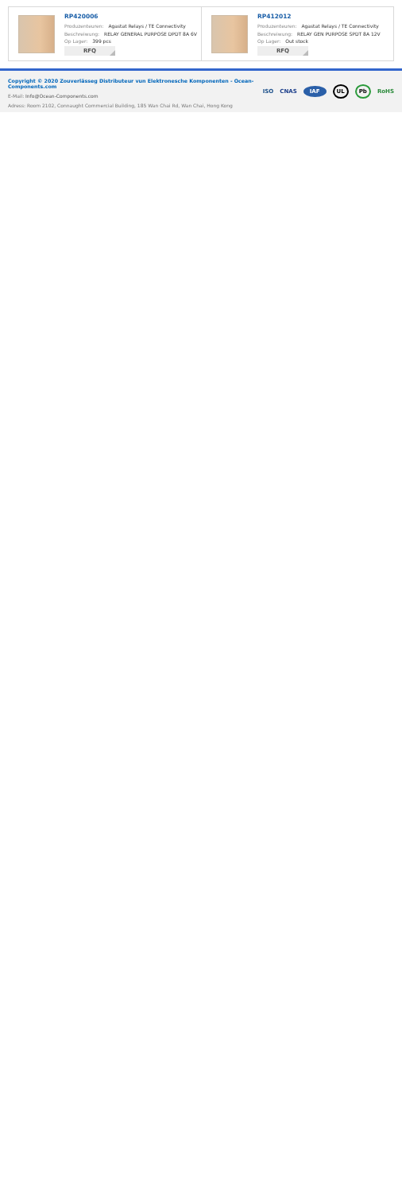RP420006
Produzenteuren: Agastat Relays / TE Connectivity
Beschreiwung: RELAY GENERAL PURPOSE DPDT 8A 6V
Op Lager: 399 pcs
RFQ
RP412012
Produzenteuren: Agastat Relays / TE Connectivity
Beschreiwung: RELAY GEN PURPOSE SPDT 8A 12V
Op Lager: Out stock
RFQ
Copyright © 2020 Zouverlässeg Distributeur vun Elektronesche Komponenten - Ocean-Components.com
E-Mail: Info@Ocean-Components.com
Adress: Room 2102, Connaught Commercial Building, 185 Wan Chai Rd, Wan Chai, Hong Kong
ISO CNAS IAF UL Pb RoHS